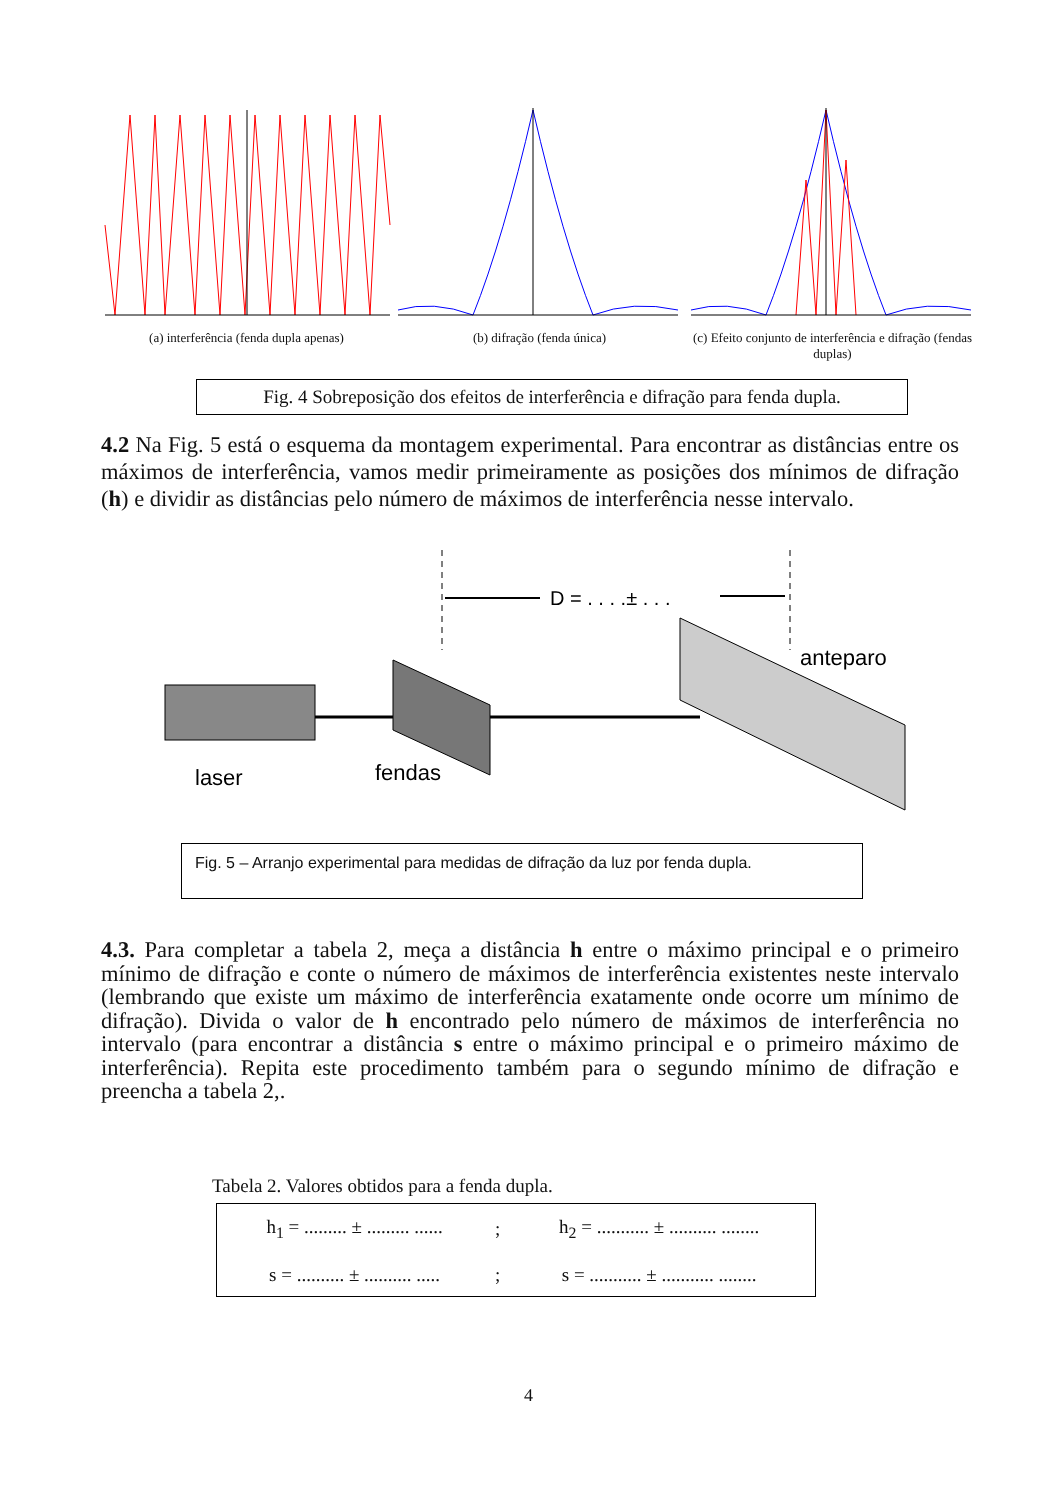(a) interferência (fenda dupla apenas)
(b) difração (fenda única) (c) Efeito conjunto de interferência e difração (fendas duplas)
Fig. 4 Sobreposição dos efeitos de interferência e difração para fenda dupla.
4.2 Na Fig. 5 está o esquema da montagem experimental. Para encontrar as distâncias entre os máximos de interferência, vamos medir primeiramente as posições dos mínimos de difração (h) e dividir as distâncias pelo número de máximos de interferência nesse intervalo.
D = . . . .± . . .
anteparo
laser
fendas
Fig. 5 – Arranjo experimental para medidas de difração da luz por fenda dupla.
4.3. Para completar a tabela 2, meça a distância h entre o máximo principal e o primeiro mínimo de difração e conte o número de máximos de interferência existentes neste intervalo (lembrando que existe um máximo de interferência exatamente onde ocorre um mínimo de difração). Divida o valor de h encontrado pelo número de máximos de interferência no intervalo (para encontrar a distância s entre o máximo principal e o primeiro máximo de interferência). Repita este procedimento também para o segundo mínimo de difração e preencha a tabela 2,.
Tabela 2. Valores obtidos para a fenda dupla.
| h<sub>1</sub> = ......... ± ......... ...... | ; | h<sub>2</sub> = ........... ± .......... ........ |
| s = .......... ± .......... ..... | ; | s = ........... ± ........... ........ |
4